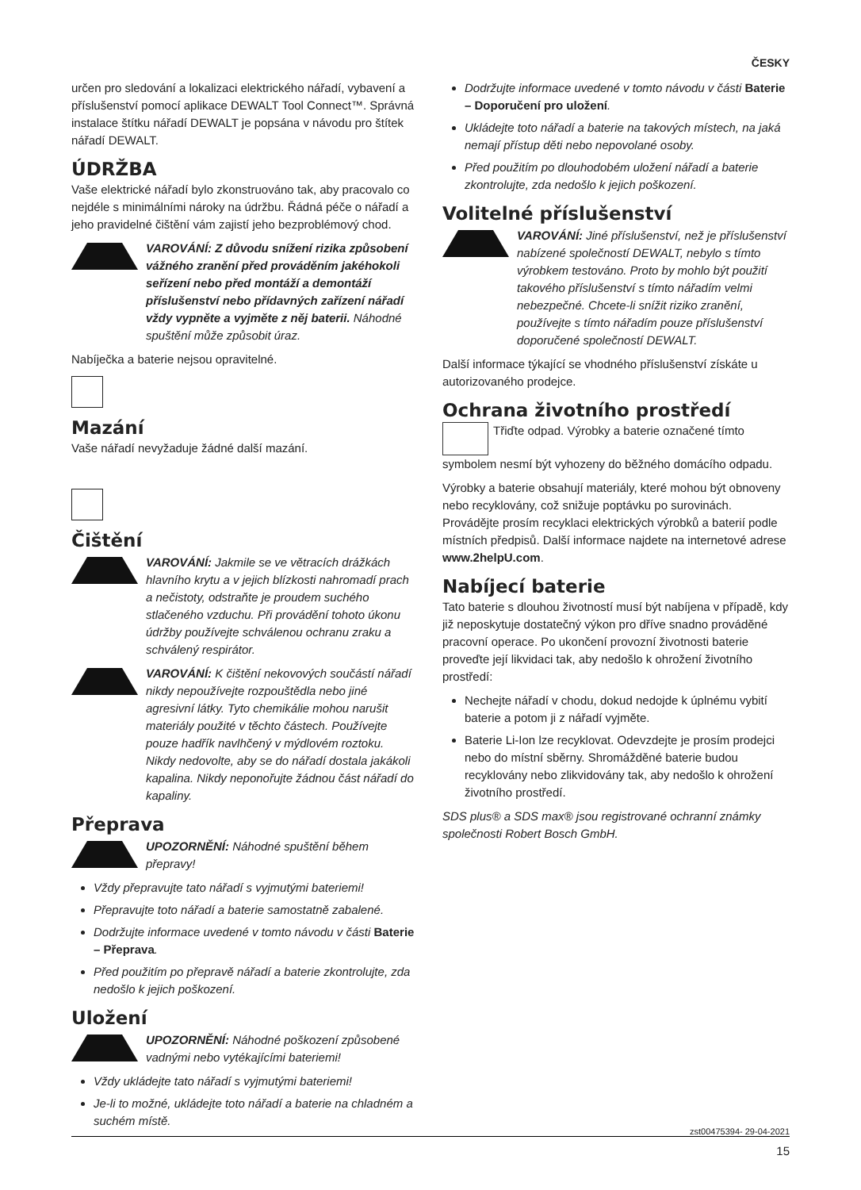ČESKY
určen pro sledování a lokalizaci elektrického nářadí, vybavení a příslušenství pomocí aplikace DEWALT Tool Connect™. Správná instalace štítku nářadí DEWALT je popsána v návodu pro štítek nářadí DEWALT.
ÚDRŽBA
Vaše elektrické nářadí bylo zkonstruováno tak, aby pracovalo co nejdéle s minimálními nároky na údržbu. Řádná péče o nářadí a jeho pravidelné čištění vám zajistí jeho bezproblémový chod.
VAROVÁNÍ: Z důvodu snížení rizika způsobení vážného zranění před prováděním jakéhokoli seřízení nebo před montáží a demontáží příslušenství nebo přídavných zařízení nářadí vždy vypněte a vyjměte z něj baterii. Náhodné spuštění může způsobit úraz.
Nabíječka a baterie nejsou opravitelné.
Mazání
Vaše nářadí nevyžaduje žádné další mazání.
Čištění
VAROVÁNÍ: Jakmile se ve větracích drážkách hlavního krytu a v jejich blízkosti nahromadí prach a nečistoty, odstraňte je proudem suchého stlačeného vzduchu. Při provádění tohoto úkonu údržby používejte schválenou ochranu zraku a schválený respirátor.
VAROVÁNÍ: K čištění nekovových součástí nářadí nikdy nepoužívejte rozpouštědla nebo jiné agresivní látky. Tyto chemikálie mohou narušit materiály použité v těchto částech. Používejte pouze hadřík navlhčený v mýdlovém roztoku.
Nikdy nedovolte, aby se do nářadí dostala jakákoli kapalina. Nikdy neponořujte žádnou část nářadí do kapaliny.
Přeprava
UPOZORNĚNÍ: Náhodné spuštění během přepravy!
Vždy přepravujte tato nářadí s vyjmutými bateriemi!
Přepravujte toto nářadí a baterie samostatně zabalené.
Dodržujte informace uvedené v tomto návodu v části Baterie – Přeprava.
Před použitím po přepravě nářadí a baterie zkontrolujte, zda nedošlo k jejich poškození.
Uložení
UPOZORNĚNÍ: Náhodné poškození způsobené vadnými nebo vytékajícími bateriemi!
Vždy ukládejte tato nářadí s vyjmutými bateriemi!
Je-li to možné, ukládejte toto nářadí a baterie na chladném a suchém místě.
Dodržujte informace uvedené v tomto návodu v části Baterie – Doporučení pro uložení.
Ukládejte toto nářadí a baterie na takových místech, na jaká nemají přístup děti nebo nepovolané osoby.
Před použitím po dlouhodobém uložení nářadí a baterie zkontrolujte, zda nedošlo k jejich poškození.
Volitelné příslušenství
VAROVÁNÍ: Jiné příslušenství, než je příslušenství nabízené společností DEWALT, nebylo s tímto výrobkem testováno. Proto by mohlo být použití takového příslušenství s tímto nářadím velmi nebezpečné. Chcete-li snížit riziko zranění, používejte s tímto nářadím pouze příslušenství doporučené společností DEWALT.
Další informace týkající se vhodného příslušenství získáte u autorizovaného prodejce.
Ochrana životního prostředí
Třiďte odpad. Výrobky a baterie označené tímto symbolem nesmí být vyhozeny do běžného domácího odpadu.
Výrobky a baterie obsahují materiály, které mohou být obnoveny nebo recyklovány, což snižuje poptávku po surovinách. Provádějte prosím recyklaci elektrických výrobků a baterií podle místních předpisů. Další informace najdete na internetové adrese www.2helpU.com.
Nabíjecí baterie
Tato baterie s dlouhou životností musí být nabíjena v případě, kdy již neposkytuje dostatečný výkon pro dříve snadno prováděné pracovní operace. Po ukončení provozní životnosti baterie proveďte její likvidaci tak, aby nedošlo k ohrožení životního prostředí:
Nechejte nářadí v chodu, dokud nedojde k úplnému vybití baterie a potom ji z nářadí vyjměte.
Baterie Li-Ion lze recyklovat. Odevzdejte je prosím prodejci nebo do místní sběrny. Shromážděné baterie budou recyklovány nebo zlikvidovány tak, aby nedošlo k ohrožení životního prostředí.
SDS plus® a SDS max® jsou registrované ochranní známky společnosti Robert Bosch GmbH.
zst00475394- 29-04-2021
15